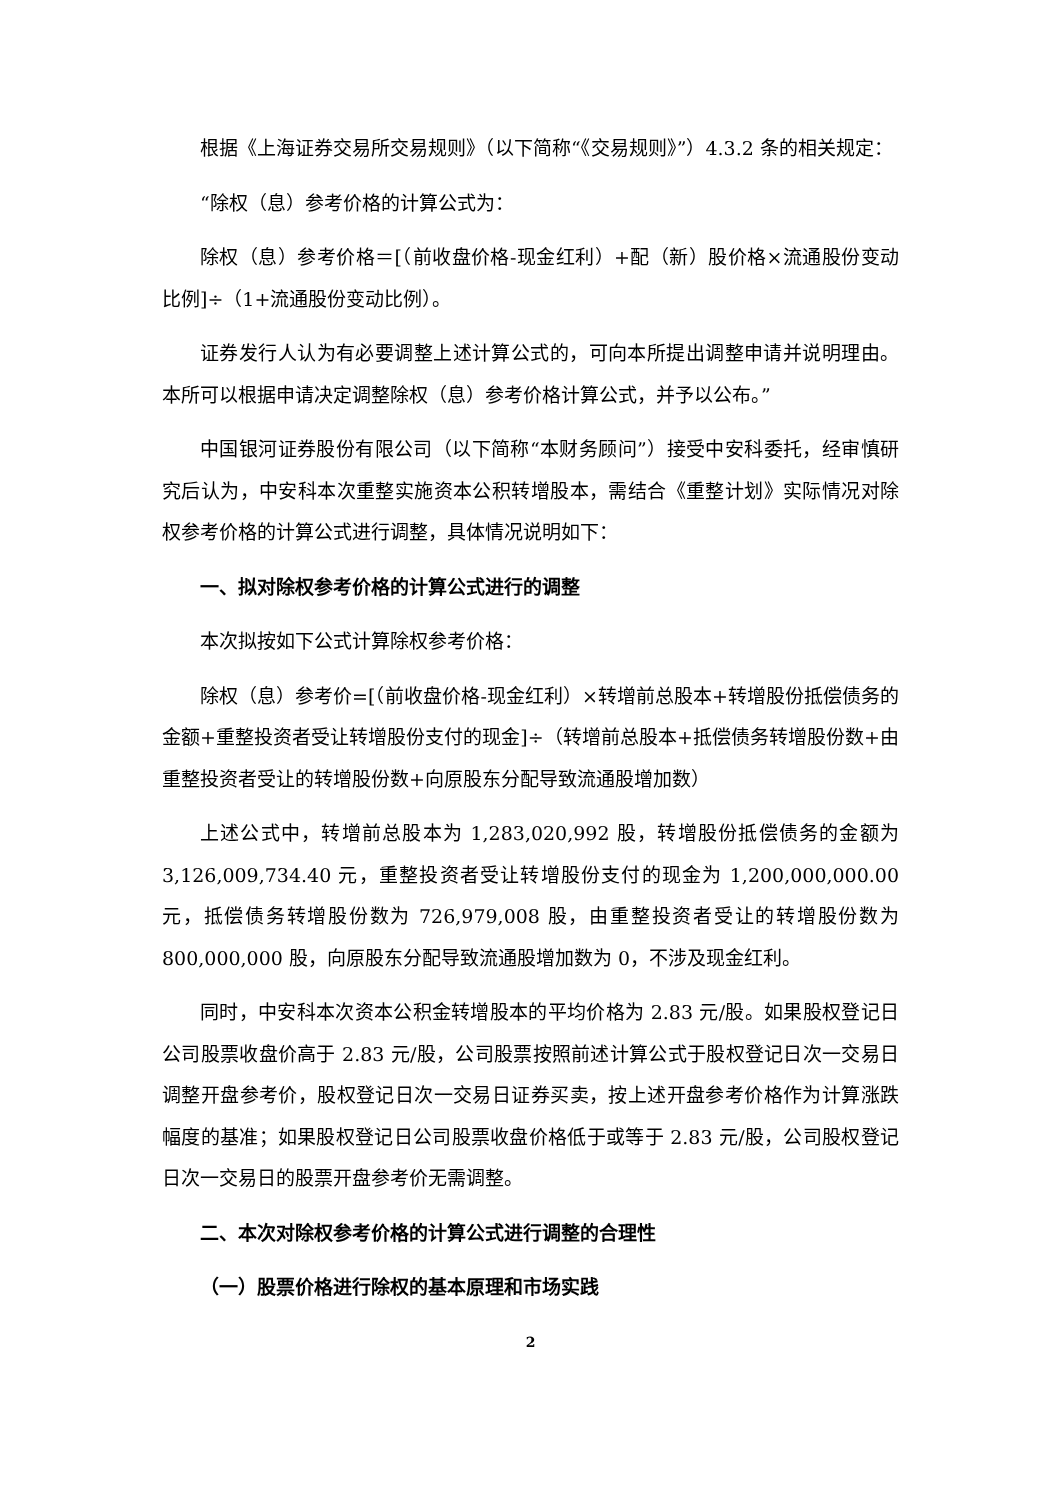根据《上海证券交易所交易规则》（以下简称“《交易规则》”）4.3.2 条的相关规定：
“除权（息）参考价格的计算公式为：
除权（息）参考价格＝[（前收盘价格-现金红利）+配（新）股价格×流通股份变动比例]÷（1+流通股份变动比例）。
证券发行人认为有必要调整上述计算公式的，可向本所提出调整申请并说明理由。本所可以根据申请决定调整除权（息）参考价格计算公式，并予以公布。”
中国银河证券股份有限公司（以下简称“本财务顾问”）接受中安科委托，经审慎研究后认为，中安科本次重整实施资本公积转增股本，需结合《重整计划》实际情况对除权参考价格的计算公式进行调整，具体情况说明如下：
一、拟对除权参考价格的计算公式进行的调整
本次拟按如下公式计算除权参考价格：
除权（息）参考价=[（前收盘价格-现金红利）×转增前总股本+转增股份抵偿债务的金额+重整投资者受让转增股份支付的现金]÷（转增前总股本+抵偿债务转增股份数+由重整投资者受让的转增股份数+向原股东分配导致流通股增加数）
上述公式中，转增前总股本为 1,283,020,992 股，转增股份抵偿债务的金额为 3,126,009,734.40 元，重整投资者受让转增股份支付的现金为 1,200,000,000.00 元，抵偿债务转增股份数为 726,979,008 股，由重整投资者受让的转增股份数为 800,000,000 股，向原股东分配导致流通股增加数为 0，不涉及现金红利。
同时，中安科本次资本公积金转增股本的平均价格为 2.83 元/股。如果股权登记日公司股票收盘价高于 2.83 元/股，公司股票按照前述计算公式于股权登记日次一交易日调整开盘参考价，股权登记日次一交易日证券买卖，按上述开盘参考价格作为计算涨跌幅度的基准；如果股权登记日公司股票收盘价格低于或等于 2.83 元/股，公司股权登记日次一交易日的股票开盘参考价无需调整。
二、本次对除权参考价格的计算公式进行调整的合理性
（一）股票价格进行除权的基本原理和市场实践
2